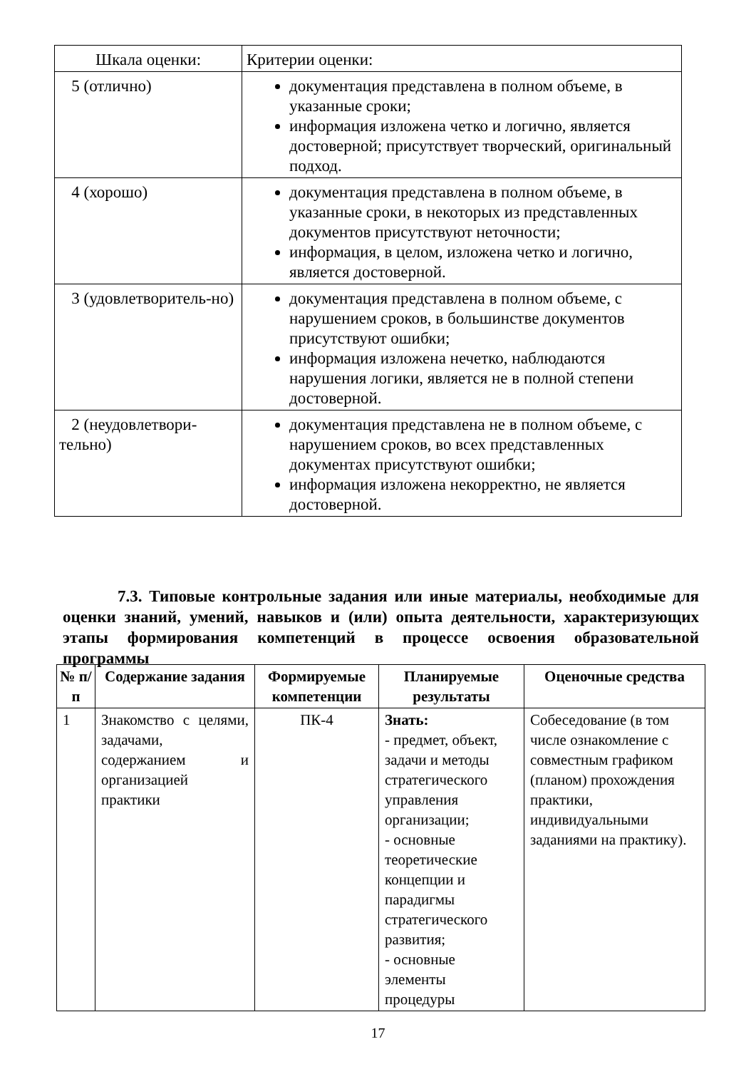| Шкала оценки: | Критерии оценки: |
| 5 (отлично) | документация представлена в полном объеме, в указанные сроки; информация изложена четко и логично, является достоверной; присутствует творческий, оригинальный подход. |
| 4 (хорошо) | документация представлена в полном объеме, в указанные сроки, в некоторых из представленных документов присутствуют неточности; информация, в целом, изложена четко и логично, является достоверной. |
| 3 (удовлетворитель-но) | документация представлена в полном объеме, с нарушением сроков, в большинстве документов присутствуют ошибки; информация изложена нечетко, наблюдаются нарушения логики, является не в полной степени достоверной. |
| 2 (неудовлетвори-тельно) | документация представлена не в полном объеме, с нарушением сроков, во всех представленных документах присутствуют ошибки; информация изложена некорректно, не является достоверной. |
7.3. Типовые контрольные задания или иные материалы, необходимые для оценки знаний, умений, навыков и (или) опыта деятельности, характеризующих этапы формирования компетенций в процессе освоения образовательной программы
| № п/п | Содержание задания | Формируемые компетенции | Планируемые результаты | Оценочные средства |
| --- | --- | --- | --- | --- |
| 1 | Знакомство с целями, задачами, содержанием и организацией практики | ПК-4 | Знать: - предмет, объект, задачи и методы стратегического управления организации; - основные теоретические концепции и парадигмы стратегического развития; - основные элементы процедуры | Собеседование (в том числе ознакомление с совместным графиком (планом) прохождения практики, индивидуальными заданиями на практику). |
17